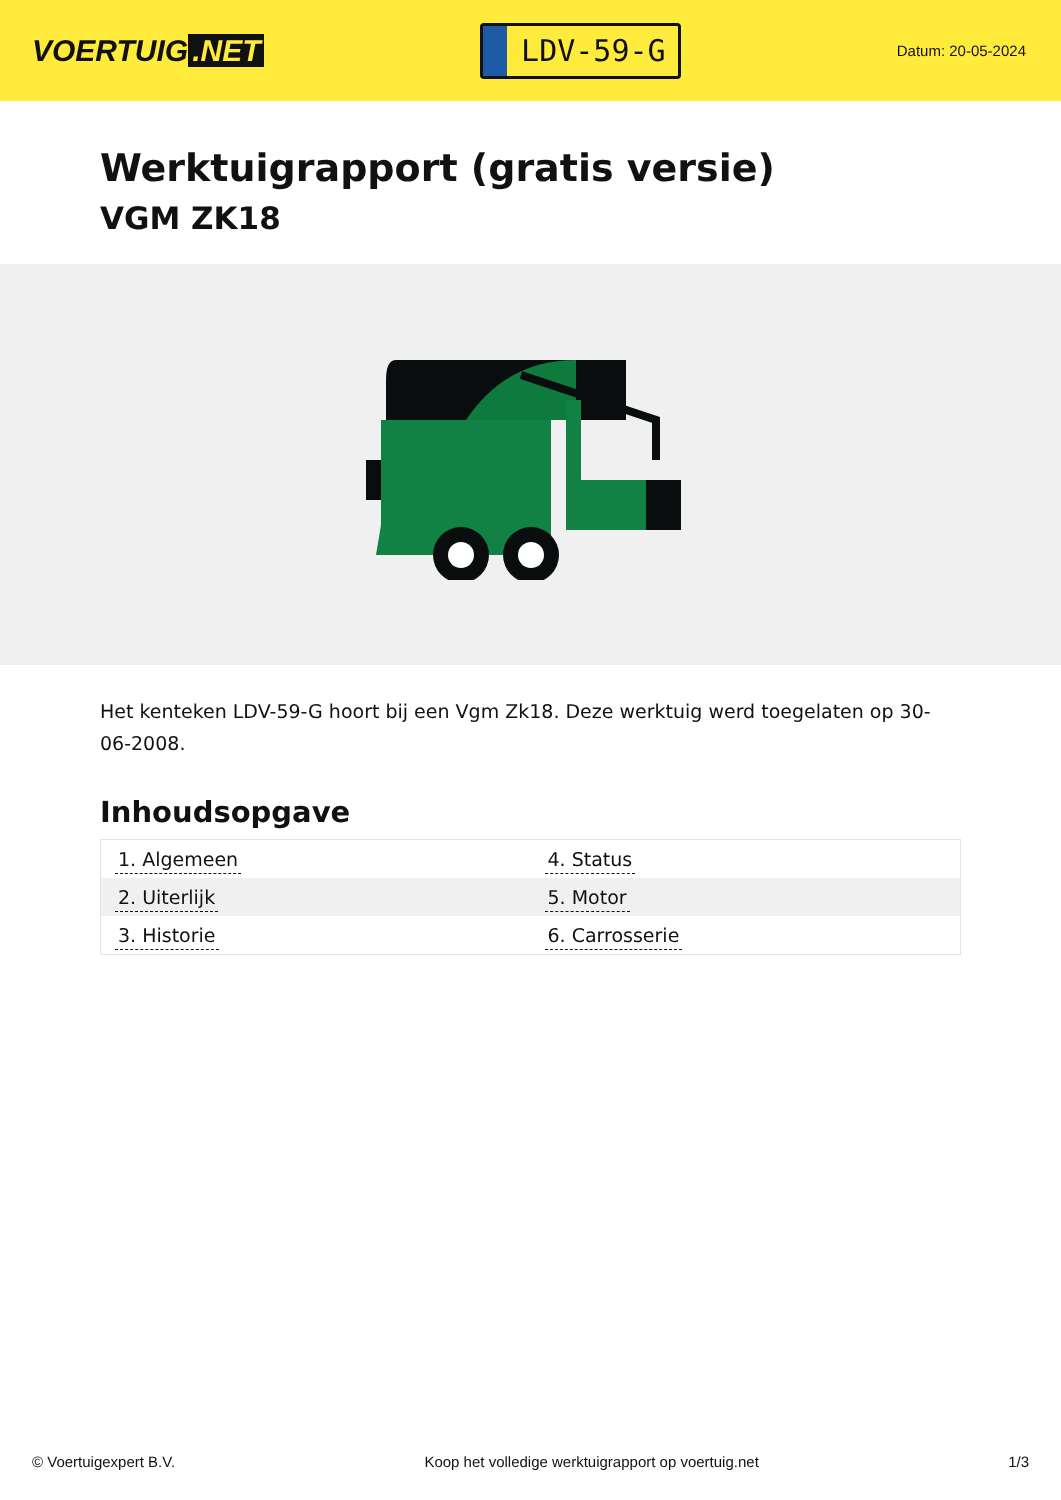VOERTUIG.NET
LDV-59-G
Datum: 20-05-2024
Werktuigrapport (gratis versie)
VGM ZK18
Het kenteken LDV-59-G hoort bij een Vgm Zk18. Deze werktuig werd toegelaten op 30-06-2008.
Inhoudsopgave
| 1. Algemeen | 4. Status |
| 2. Uiterlijk | 5. Motor |
| 3. Historie | 6. Carrosserie |
© Voertuigexpert B.V. Koop het volledige werktuigrapport op voertuig.net 1/3